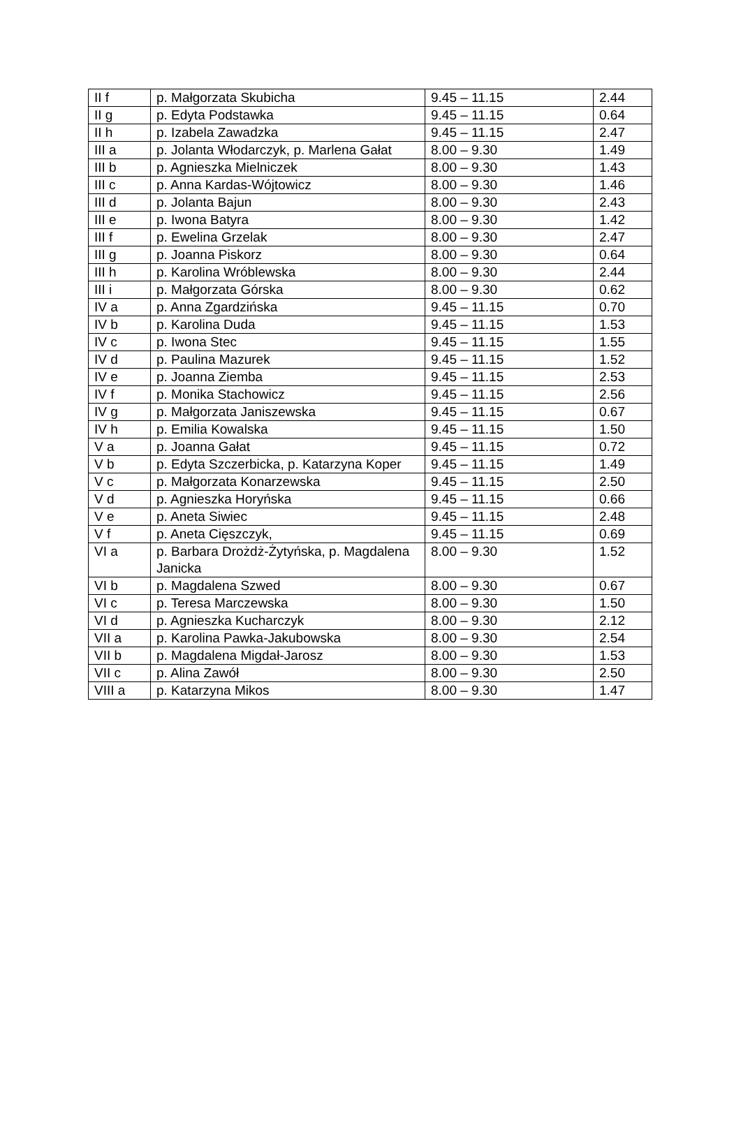| II f | p. Małgorzata Skubicha | 9.45 – 11.15 | 2.44 |
| II g | p. Edyta Podstawka | 9.45 – 11.15 | 0.64 |
| II h | p. Izabela Zawadzka | 9.45 – 11.15 | 2.47 |
| III a | p. Jolanta Włodarczyk, p. Marlena Gałat | 8.00 – 9.30 | 1.49 |
| III b | p. Agnieszka Mielniczek | 8.00 – 9.30 | 1.43 |
| III c | p. Anna Kardas-Wójtowicz | 8.00 – 9.30 | 1.46 |
| III d | p. Jolanta Bajun | 8.00 – 9.30 | 2.43 |
| III e | p. Iwona Batyra | 8.00 – 9.30 | 1.42 |
| III f | p. Ewelina Grzelak | 8.00 – 9.30 | 2.47 |
| III g | p. Joanna Piskorz | 8.00 – 9.30 | 0.64 |
| III h | p. Karolina Wróblewska | 8.00 – 9.30 | 2.44 |
| III i | p. Małgorzata Górska | 8.00 – 9.30 | 0.62 |
| IV a | p. Anna Zgardzińska | 9.45 – 11.15 | 0.70 |
| IV b | p. Karolina Duda | 9.45 – 11.15 | 1.53 |
| IV c | p. Iwona Stec | 9.45 – 11.15 | 1.55 |
| IV d | p. Paulina Mazurek | 9.45 – 11.15 | 1.52 |
| IV e | p. Joanna Ziemba | 9.45 – 11.15 | 2.53 |
| IV f | p. Monika Stachowicz | 9.45 – 11.15 | 2.56 |
| IV g | p. Małgorzata Janiszewska | 9.45 – 11.15 | 0.67 |
| IV h | p. Emilia Kowalska | 9.45 – 11.15 | 1.50 |
| V a | p. Joanna Gałat | 9.45 – 11.15 | 0.72 |
| V b | p. Edyta Szczerbicka, p. Katarzyna Koper | 9.45 – 11.15 | 1.49 |
| V c | p. Małgorzata Konarzewska | 9.45 – 11.15 | 2.50 |
| V d | p. Agnieszka Horyńska | 9.45 – 11.15 | 0.66 |
| V e | p. Aneta Siwiec | 9.45 – 11.15 | 2.48 |
| V f | p. Aneta Cięszczyk, | 9.45 – 11.15 | 0.69 |
| VI a | p. Barbara Drożdż-Żytyńska, p. Magdalena Janicka | 8.00 – 9.30 | 1.52 |
| VI b | p. Magdalena Szwed | 8.00 – 9.30 | 0.67 |
| VI c | p. Teresa Marczewska | 8.00 – 9.30 | 1.50 |
| VI d | p. Agnieszka Kucharczyk | 8.00 – 9.30 | 2.12 |
| VII a | p. Karolina Pawka-Jakubowska | 8.00 – 9.30 | 2.54 |
| VII b | p. Magdalena Migdał-Jarosz | 8.00 – 9.30 | 1.53 |
| VII c | p. Alina Zawół | 8.00 – 9.30 | 2.50 |
| VIII a | p. Katarzyna Mikos | 8.00 – 9.30 | 1.47 |